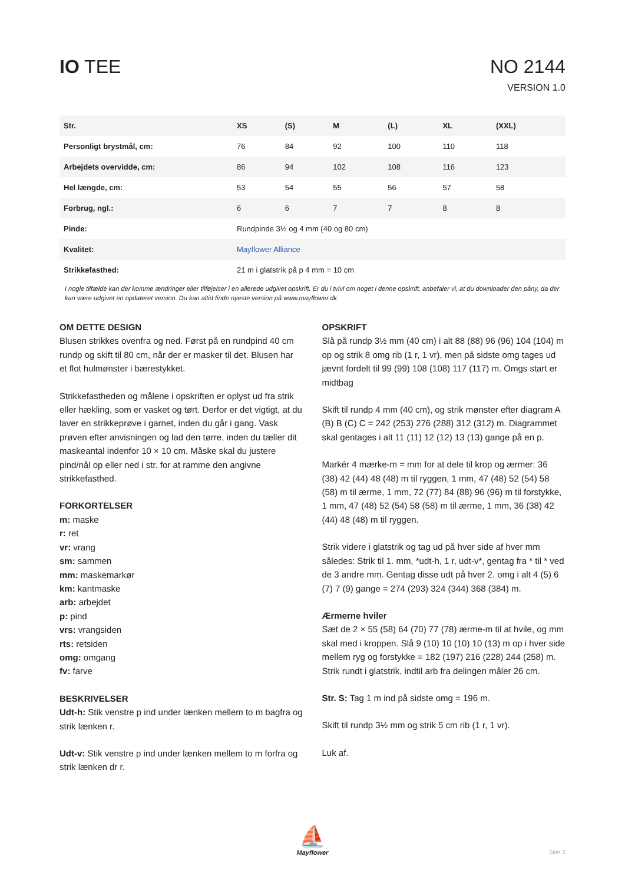IO TEE NO 2144
VERSION 1.0
| Str. | XS | (S) | M | (L) | XL | (XXL) |
| --- | --- | --- | --- | --- | --- | --- |
| Personligt brystmål, cm: | 76 | 84 | 92 | 100 | 110 | 118 |
| Arbejdets overvidde, cm: | 86 | 94 | 102 | 108 | 116 | 123 |
| Hel længde, cm: | 53 | 54 | 55 | 56 | 57 | 58 |
| Forbrug, ngl.: | 6 | 6 | 7 | 7 | 8 | 8 |
| Pinde: | Rundpinde 3½ og 4 mm (40 og 80 cm) | | | | | |
| Kvalitet: | Mayflower Alliance | | | | | |
| Strikkefasthed: | 21 m i glatstrik på p 4 mm = 10 cm | | | | | |
I nogle tilfælde kan der komme ændringer eller tilføjelser i en allerede udgivet opskrift. Er du i tvivl om noget i denne opskrift, anbefaler vi, at du downloader den påny, da der kan være udgivet en opdateret version. Du kan altid finde nyeste version på www.mayflower.dk.
OM DETTE DESIGN
Blusen strikkes ovenfra og ned. Først på en rundpind 40 cm rundp og skift til 80 cm, når der er masker til det. Blusen har et flot hulmønster i bærestykket.
Strikkefastheden og målene i opskriften er oplyst ud fra strik eller hækling, som er vasket og tørt. Derfor er det vigtigt, at du laver en strikkeprøve i garnet, inden du går i gang. Vask prøven efter anvisningen og lad den tørre, inden du tæller dit maskeantal indenfor 10 × 10 cm. Måske skal du justere pind/nål op eller ned i str. for at ramme den angivne strikkefasthed.
FORKORTELSER
m: maske
r: ret
vr: vrang
sm: sammen
mm: maskemarkør
km: kantmaske
arb: arbejdet
p: pind
vrs: vrangsiden
rts: retsiden
omg: omgang
fv: farve
BESKRIVELSER
Udt-h: Stik venstre p ind under lænken mellem to m bagfra og strik lænken r.
Udt-v: Stik venstre p ind under lænken mellem to m forfra og strik lænken dr r.
OPSKRIFT
Slå på rundp 3½ mm (40 cm) i alt 88 (88) 96 (96) 104 (104) m op og strik 8 omg rib (1 r, 1 vr), men på sidste omg tages ud jævnt fordelt til 99 (99) 108 (108) 117 (117) m. Omgs start er midtbag
Skift til rundp 4 mm (40 cm), og strik mønster efter diagram A (B) B (C) C = 242 (253) 276 (288) 312 (312) m. Diagrammet skal gentages i alt 11 (11) 12 (12) 13 (13) gange på en p.
Markér 4 mærke-m = mm for at dele til krop og ærmer: 36 (38) 42 (44) 48 (48) m til ryggen, 1 mm, 47 (48) 52 (54) 58 (58) m til ærme, 1 mm, 72 (77) 84 (88) 96 (96) m til forstykke, 1 mm, 47 (48) 52 (54) 58 (58) m til ærme, 1 mm, 36 (38) 42 (44) 48 (48) m til ryggen.
Strik videre i glatstrik og tag ud på hver side af hver mm således: Strik til 1. mm, *udt-h, 1 r, udt-v*, gentag fra * til * ved de 3 andre mm. Gentag disse udt på hver 2. omg i alt 4 (5) 6 (7) 7 (9) gange = 274 (293) 324 (344) 368 (384) m.
Ærmerne hviler
Sæt de 2 × 55 (58) 64 (70) 77 (78) ærme-m til at hvile, og mm skal med i kroppen. Slå 9 (10) 10 (10) 10 (13) m op i hver side mellem ryg og forstykke = 182 (197) 216 (228) 244 (258) m. Strik rundt i glatstrik, indtil arb fra delingen måler 26 cm.
Str. S: Tag 1 m ind på sidste omg = 196 m.
Skift til rundp 3½ mm og strik 5 cm rib (1 r, 1 vr).
Luk af.
⛵
Mayflower
Side 2